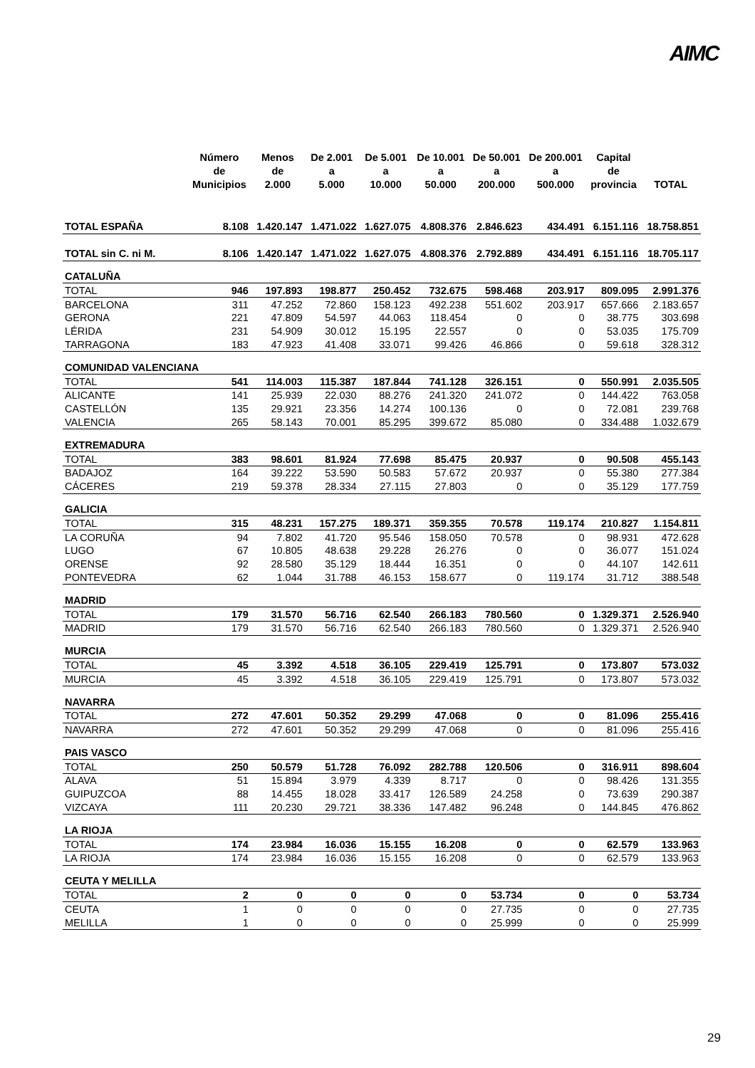AIMC
| | Número de Municipios | Menos de 2.000 | De 2.001 a 5.000 | De 5.001 a 10.000 | De 10.001 a 50.000 | De 50.001 a 200.000 | De 200.001 a 500.000 | Capital de provincia | TOTAL |
| --- | --- | --- | --- | --- | --- | --- | --- | --- | --- |
| TOTAL ESPAÑA | 8.108 | 1.420.147 | 1.471.022 | 1.627.075 | 4.808.376 | 2.846.623 | 434.491 | 6.151.116 | 18.758.851 |
| TOTAL sin C. ni M. | 8.106 | 1.420.147 | 1.471.022 | 1.627.075 | 4.808.376 | 2.792.889 | 434.491 | 6.151.116 | 18.705.117 |
| CATALUÑA | | | | | | | | | |
| TOTAL | 946 | 197.893 | 198.877 | 250.452 | 732.675 | 598.468 | 203.917 | 809.095 | 2.991.376 |
| BARCELONA | 311 | 47.252 | 72.860 | 158.123 | 492.238 | 551.602 | 203.917 | 657.666 | 2.183.657 |
| GERONA | 221 | 47.809 | 54.597 | 44.063 | 118.454 | 0 | 0 | 38.775 | 303.698 |
| LÉRIDA | 231 | 54.909 | 30.012 | 15.195 | 22.557 | 0 | 0 | 53.035 | 175.709 |
| TARRAGONA | 183 | 47.923 | 41.408 | 33.071 | 99.426 | 46.866 | 0 | 59.618 | 328.312 |
| COMUNIDAD VALENCIANA | | | | | | | | | |
| TOTAL | 541 | 114.003 | 115.387 | 187.844 | 741.128 | 326.151 | 0 | 550.991 | 2.035.505 |
| ALICANTE | 141 | 25.939 | 22.030 | 88.276 | 241.320 | 241.072 | 0 | 144.422 | 763.058 |
| CASTELLÓN | 135 | 29.921 | 23.356 | 14.274 | 100.136 | 0 | 0 | 72.081 | 239.768 |
| VALENCIA | 265 | 58.143 | 70.001 | 85.295 | 399.672 | 85.080 | 0 | 334.488 | 1.032.679 |
| EXTREMADURA | | | | | | | | | |
| TOTAL | 383 | 98.601 | 81.924 | 77.698 | 85.475 | 20.937 | 0 | 90.508 | 455.143 |
| BADAJOZ | 164 | 39.222 | 53.590 | 50.583 | 57.672 | 20.937 | 0 | 55.380 | 277.384 |
| CÁCERES | 219 | 59.378 | 28.334 | 27.115 | 27.803 | 0 | 0 | 35.129 | 177.759 |
| GALICIA | | | | | | | | | |
| TOTAL | 315 | 48.231 | 157.275 | 189.371 | 359.355 | 70.578 | 119.174 | 210.827 | 1.154.811 |
| LA CORUÑA | 94 | 7.802 | 41.720 | 95.546 | 158.050 | 70.578 | 0 | 98.931 | 472.628 |
| LUGO | 67 | 10.805 | 48.638 | 29.228 | 26.276 | 0 | 0 | 36.077 | 151.024 |
| ORENSE | 92 | 28.580 | 35.129 | 18.444 | 16.351 | 0 | 0 | 44.107 | 142.611 |
| PONTEVEDRA | 62 | 1.044 | 31.788 | 46.153 | 158.677 | 0 | 119.174 | 31.712 | 388.548 |
| MADRID | | | | | | | | | |
| TOTAL | 179 | 31.570 | 56.716 | 62.540 | 266.183 | 780.560 | 0 | 1.329.371 | 2.526.940 |
| MADRID | 179 | 31.570 | 56.716 | 62.540 | 266.183 | 780.560 | 0 | 1.329.371 | 2.526.940 |
| MURCIA | | | | | | | | | |
| TOTAL | 45 | 3.392 | 4.518 | 36.105 | 229.419 | 125.791 | 0 | 173.807 | 573.032 |
| MURCIA | 45 | 3.392 | 4.518 | 36.105 | 229.419 | 125.791 | 0 | 173.807 | 573.032 |
| NAVARRA | | | | | | | | | |
| TOTAL | 272 | 47.601 | 50.352 | 29.299 | 47.068 | 0 | 0 | 81.096 | 255.416 |
| NAVARRA | 272 | 47.601 | 50.352 | 29.299 | 47.068 | 0 | 0 | 81.096 | 255.416 |
| PAIS VASCO | | | | | | | | | |
| TOTAL | 250 | 50.579 | 51.728 | 76.092 | 282.788 | 120.506 | 0 | 316.911 | 898.604 |
| ALAVA | 51 | 15.894 | 3.979 | 4.339 | 8.717 | 0 | 0 | 98.426 | 131.355 |
| GUIPUZCOA | 88 | 14.455 | 18.028 | 33.417 | 126.589 | 24.258 | 0 | 73.639 | 290.387 |
| VIZCAYA | 111 | 20.230 | 29.721 | 38.336 | 147.482 | 96.248 | 0 | 144.845 | 476.862 |
| LA RIOJA | | | | | | | | | |
| TOTAL | 174 | 23.984 | 16.036 | 15.155 | 16.208 | 0 | 0 | 62.579 | 133.963 |
| LA RIOJA | 174 | 23.984 | 16.036 | 15.155 | 16.208 | 0 | 0 | 62.579 | 133.963 |
| CEUTA Y MELILLA | | | | | | | | | |
| TOTAL | 2 | 0 | 0 | 0 | 0 | 53.734 | 0 | 0 | 53.734 |
| CEUTA | 1 | 0 | 0 | 0 | 0 | 27.735 | 0 | 0 | 27.735 |
| MELILLA | 1 | 0 | 0 | 0 | 0 | 25.999 | 0 | 0 | 25.999 |
29